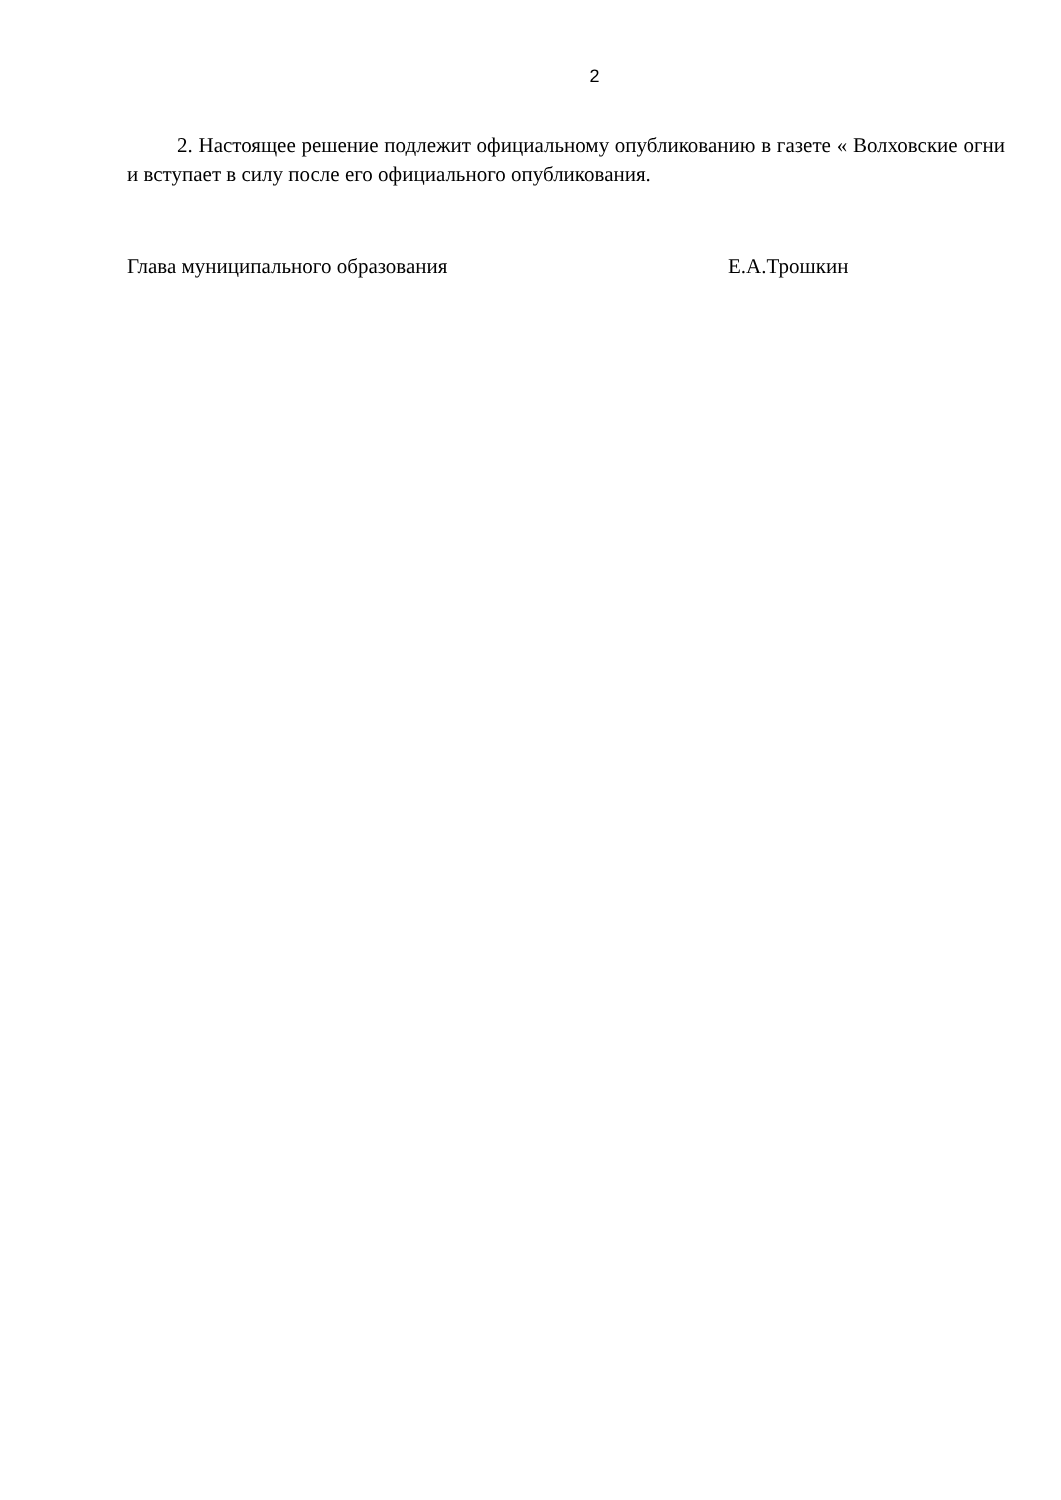2
2. Настоящее решение подлежит официальному опубликованию в газете « Волховские огни и вступает в силу после его официального опубликования.
Глава муниципального образования Е.А.Трошкин